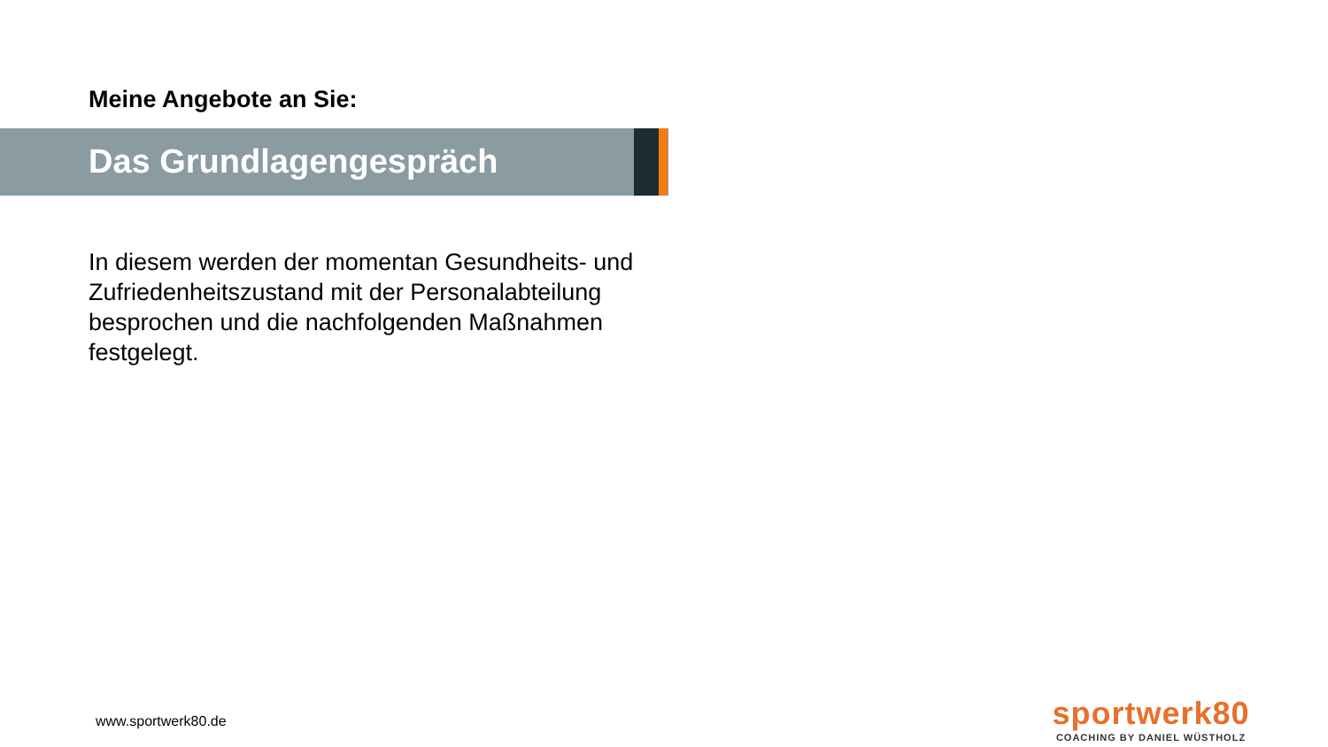Meine Angebote an Sie:
Das Grundlagengespräch
In diesem werden der momentan Gesundheits- und Zufriedenheitszustand mit der Personalabteilung besprochen und die nachfolgenden Maßnahmen festgelegt.
www.sportwerk80.de
sportwerk80
COACHING BY DANIEL WÜSTHOLZ